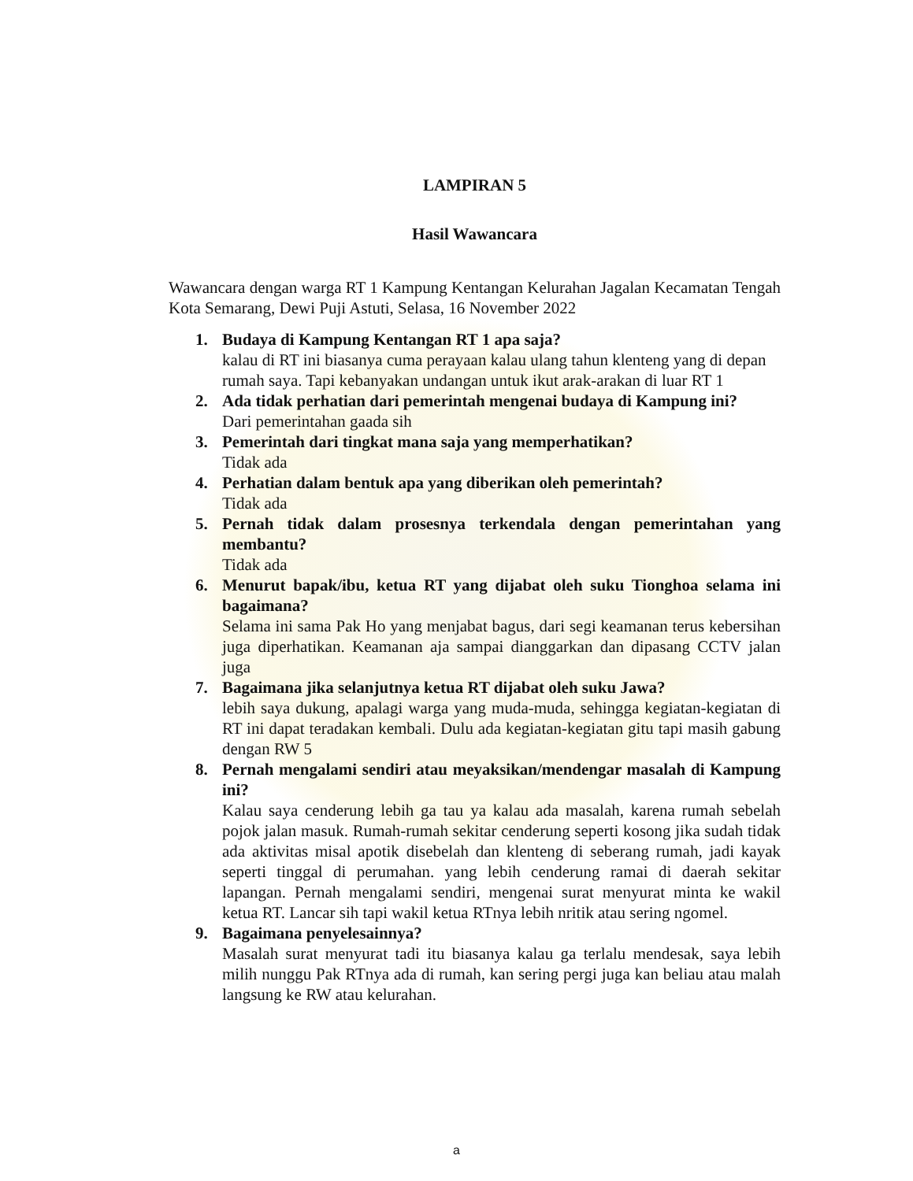LAMPIRAN 5
Hasil Wawancara
Wawancara dengan warga RT 1 Kampung Kentangan Kelurahan Jagalan Kecamatan Tengah Kota Semarang, Dewi Puji Astuti, Selasa, 16 November 2022
1. Budaya di Kampung Kentangan RT 1 apa saja?
kalau di RT ini biasanya cuma perayaan kalau ulang tahun klenteng yang di depan rumah saya. Tapi kebanyakan undangan untuk ikut arak-arakan di luar RT 1
2. Ada tidak perhatian dari pemerintah mengenai budaya di Kampung ini?
Dari pemerintahan gaada sih
3. Pemerintah dari tingkat mana saja yang memperhatikan?
Tidak ada
4. Perhatian dalam bentuk apa yang diberikan oleh pemerintah?
Tidak ada
5. Pernah tidak dalam prosesnya terkendala dengan pemerintahan yang membantu?
Tidak ada
6. Menurut bapak/ibu, ketua RT yang dijabat oleh suku Tionghoa selama ini bagaimana?
Selama ini sama Pak Ho yang menjabat bagus, dari segi keamanan terus kebersihan juga diperhatikan. Keamanan aja sampai dianggarkan dan dipasang CCTV jalan juga
7. Bagaimana jika selanjutnya ketua RT dijabat oleh suku Jawa?
lebih saya dukung, apalagi warga yang muda-muda, sehingga kegiatan-kegiatan di RT ini dapat teradakan kembali. Dulu ada kegiatan-kegiatan gitu tapi masih gabung dengan RW 5
8. Pernah mengalami sendiri atau meyaksikan/mendengar masalah di Kampung ini?
Kalau saya cenderung lebih ga tau ya kalau ada masalah, karena rumah sebelah pojok jalan masuk. Rumah-rumah sekitar cenderung seperti kosong jika sudah tidak ada aktivitas misal apotik disebelah dan klenteng di seberang rumah, jadi kayak seperti tinggal di perumahan. yang lebih cenderung ramai di daerah sekitar lapangan. Pernah mengalami sendiri, mengenai surat menyurat minta ke wakil ketua RT. Lancar sih tapi wakil ketua RTnya lebih nritik atau sering ngomel.
9. Bagaimana penyelesainnya?
Masalah surat menyurat tadi itu biasanya kalau ga terlalu mendesak, saya lebih milih nunggu Pak RTnya ada di rumah, kan sering pergi juga kan beliau atau malah langsung ke RW atau kelurahan.
a